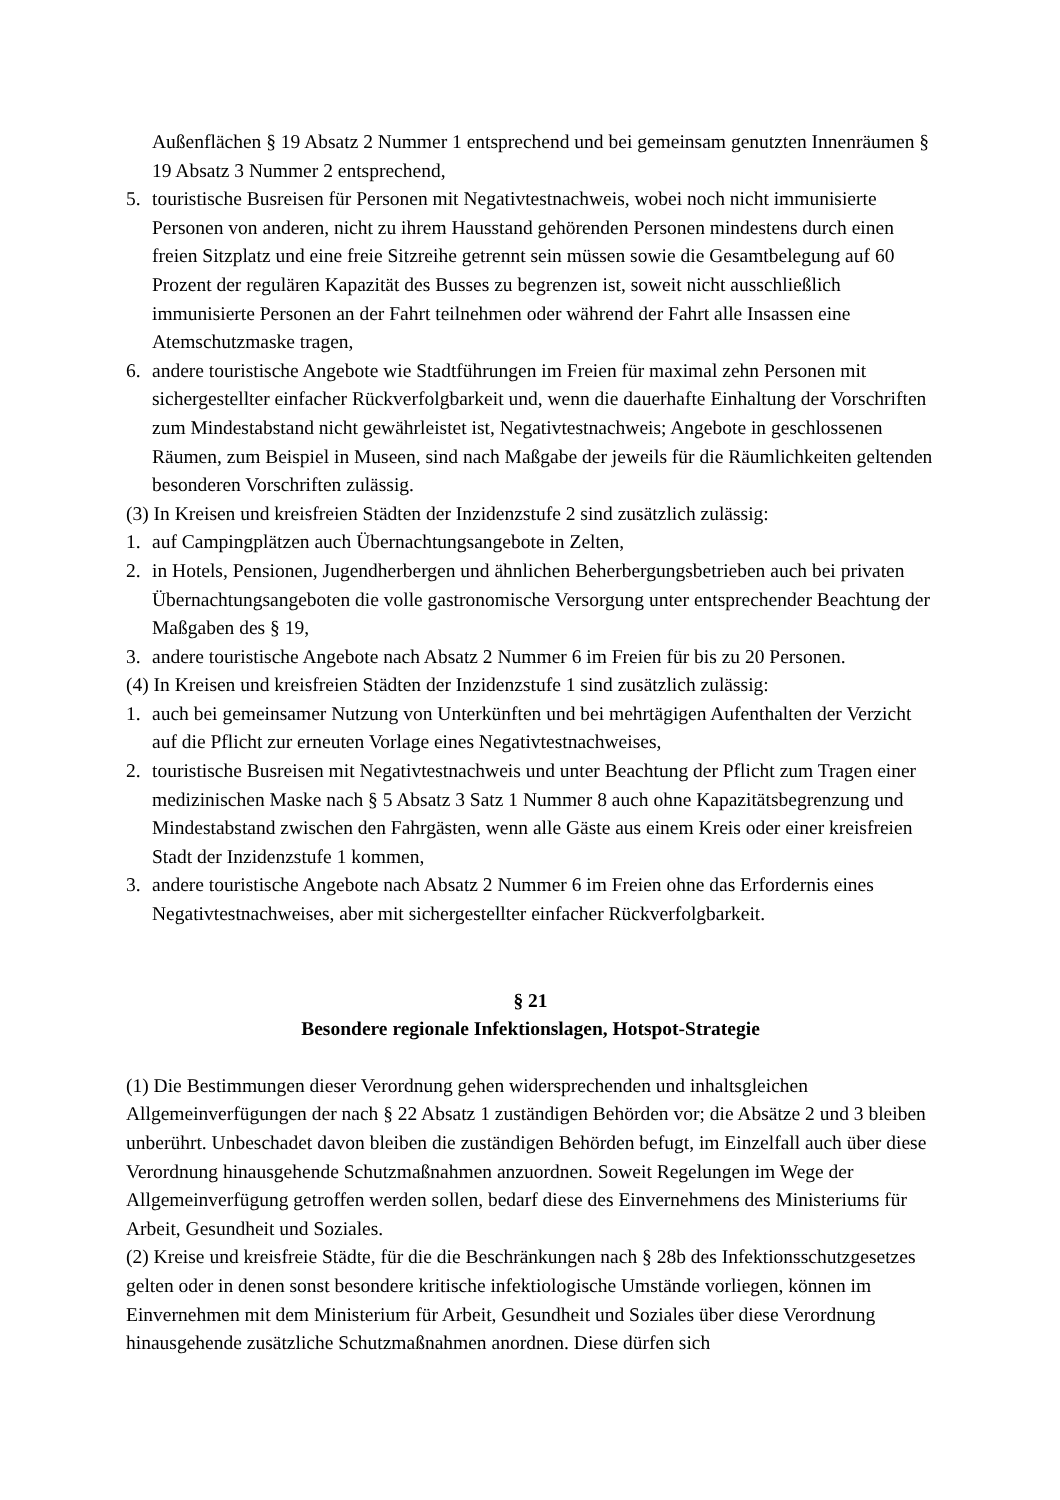Außenflächen § 19 Absatz 2 Nummer 1 entsprechend und bei gemeinsam genutzten Innenräumen § 19 Absatz 3 Nummer 2 entsprechend,
5. touristische Busreisen für Personen mit Negativtestnachweis, wobei noch nicht immunisierte Personen von anderen, nicht zu ihrem Hausstand gehörenden Personen mindestens durch einen freien Sitzplatz und eine freie Sitzreihe getrennt sein müssen sowie die Gesamtbelegung auf 60 Prozent der regulären Kapazität des Busses zu begrenzen ist, soweit nicht ausschließlich immunisierte Personen an der Fahrt teilnehmen oder während der Fahrt alle Insassen eine Atemschutzmaske tragen,
6. andere touristische Angebote wie Stadtführungen im Freien für maximal zehn Personen mit sichergestellter einfacher Rückverfolgbarkeit und, wenn die dauerhafte Einhaltung der Vorschriften zum Mindestabstand nicht gewährleistet ist, Negativtestnachweis; Angebote in geschlossenen Räumen, zum Beispiel in Museen, sind nach Maßgabe der jeweils für die Räumlichkeiten geltenden besonderen Vorschriften zulässig.
(3) In Kreisen und kreisfreien Städten der Inzidenzstufe 2 sind zusätzlich zulässig:
1. auf Campingplätzen auch Übernachtungsangebote in Zelten,
2. in Hotels, Pensionen, Jugendherbergen und ähnlichen Beherbergungsbetrieben auch bei privaten Übernachtungsangeboten die volle gastronomische Versorgung unter entsprechender Beachtung der Maßgaben des § 19,
3. andere touristische Angebote nach Absatz 2 Nummer 6 im Freien für bis zu 20 Personen.
(4) In Kreisen und kreisfreien Städten der Inzidenzstufe 1 sind zusätzlich zulässig:
1. auch bei gemeinsamer Nutzung von Unterkünften und bei mehrtägigen Aufenthalten der Verzicht auf die Pflicht zur erneuten Vorlage eines Negativtestnachweises,
2. touristische Busreisen mit Negativtestnachweis und unter Beachtung der Pflicht zum Tragen einer medizinischen Maske nach § 5 Absatz 3 Satz 1 Nummer 8 auch ohne Kapazitätsbegrenzung und Mindestabstand zwischen den Fahrgästen, wenn alle Gäste aus einem Kreis oder einer kreisfreien Stadt der Inzidenzstufe 1 kommen,
3. andere touristische Angebote nach Absatz 2 Nummer 6 im Freien ohne das Erfordernis eines Negativtestnachweises, aber mit sichergestellter einfacher Rückverfolgbarkeit.
§ 21
Besondere regionale Infektionslagen, Hotspot-Strategie
(1) Die Bestimmungen dieser Verordnung gehen widersprechenden und inhaltsgleichen Allgemeinverfügungen der nach § 22 Absatz 1 zuständigen Behörden vor; die Absätze 2 und 3 bleiben unberührt. Unbeschadet davon bleiben die zuständigen Behörden befugt, im Einzelfall auch über diese Verordnung hinausgehende Schutzmaßnahmen anzuordnen. Soweit Regelungen im Wege der Allgemeinverfügung getroffen werden sollen, bedarf diese des Einvernehmens des Ministeriums für Arbeit, Gesundheit und Soziales.
(2) Kreise und kreisfreie Städte, für die die Beschränkungen nach § 28b des Infektionsschutzgesetzes gelten oder in denen sonst besondere kritische infektiologische Umstände vorliegen, können im Einvernehmen mit dem Ministerium für Arbeit, Gesundheit und Soziales über diese Verordnung hinausgehende zusätzliche Schutzmaßnahmen anordnen. Diese dürfen sich